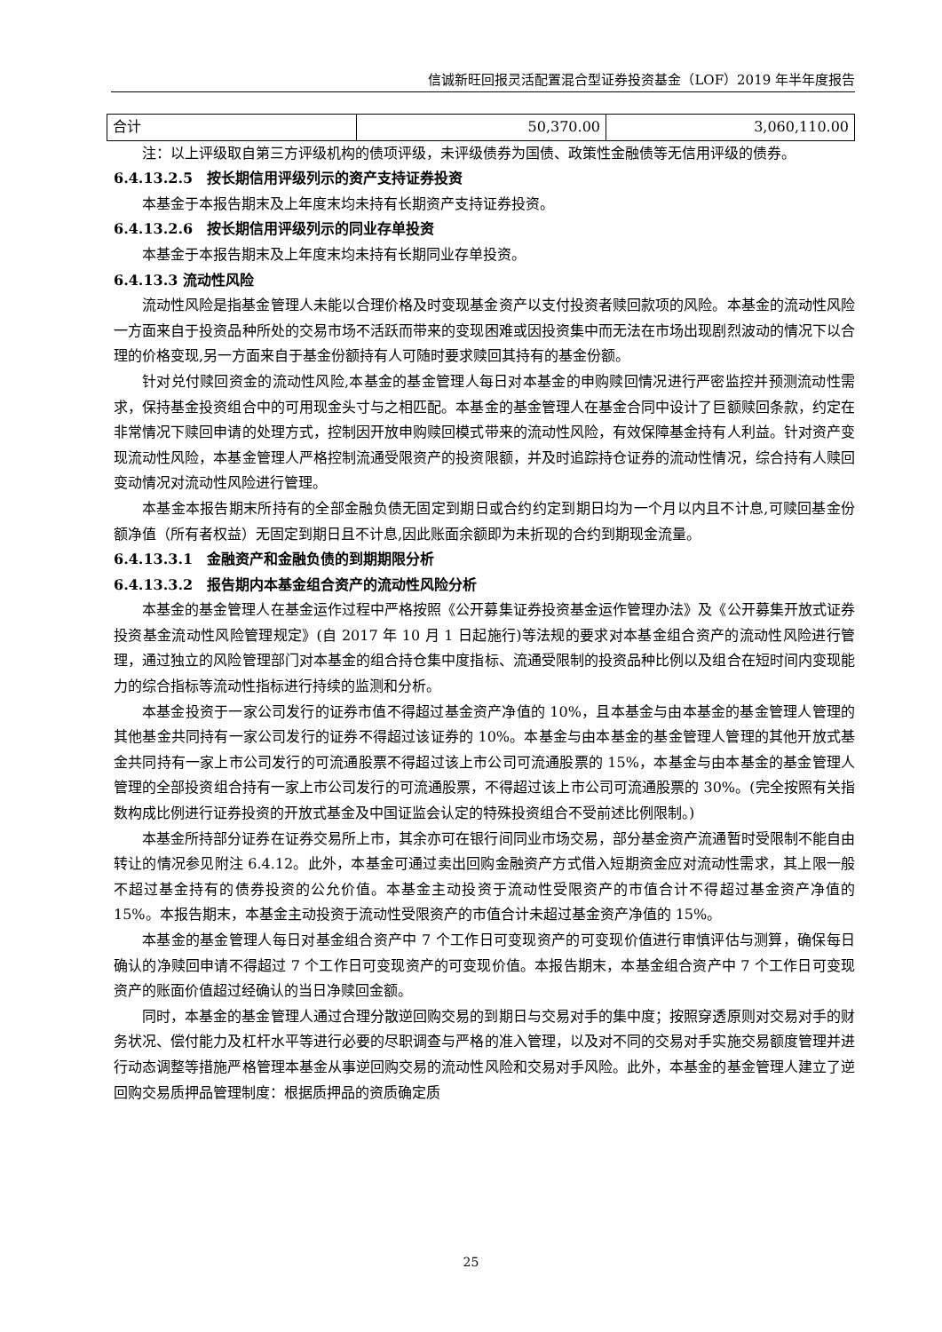信诚新旺回报灵活配置混合型证券投资基金（LOF）2019 年半年度报告
| 合计 | 50,370.00 | 3,060,110.00 |
注：以上评级取自第三方评级机构的债项评级，未评级债券为国债、政策性金融债等无信用评级的债券。
6.4.13.2.5　按长期信用评级列示的资产支持证券投资
本基金于本报告期末及上年度末均未持有长期资产支持证券投资。
6.4.13.2.6　按长期信用评级列示的同业存单投资
本基金于本报告期末及上年度末均未持有长期同业存单投资。
6.4.13.3 流动性风险
流动性风险是指基金管理人未能以合理价格及时变现基金资产以支付投资者赎回款项的风险。本基金的流动性风险一方面来自于投资品种所处的交易市场不活跃而带来的变现困难或因投资集中而无法在市场出现剧烈波动的情况下以合理的价格变现,另一方面来自于基金份额持有人可随时要求赎回其持有的基金份额。
针对兑付赎回资金的流动性风险,本基金的基金管理人每日对本基金的申购赎回情况进行严密监控并预测流动性需求，保持基金投资组合中的可用现金头寸与之相匹配。本基金的基金管理人在基金合同中设计了巨额赎回条款，约定在非常情况下赎回申请的处理方式，控制因开放申购赎回模式带来的流动性风险，有效保障基金持有人利益。针对资产变现流动性风险，本基金管理人严格控制流通受限资产的投资限额，并及时追踪持仓证券的流动性情况，综合持有人赎回变动情况对流动性风险进行管理。
本基金本报告期末所持有的全部金融负债无固定到期日或合约约定到期日均为一个月以内且不计息,可赎回基金份额净值（所有者权益）无固定到期日且不计息,因此账面余额即为未折现的合约到期现金流量。
6.4.13.3.1　金融资产和金融负债的到期期限分析
6.4.13.3.2　报告期内本基金组合资产的流动性风险分析
本基金的基金管理人在基金运作过程中严格按照《公开募集证券投资基金运作管理办法》及《公开募集开放式证券投资基金流动性风险管理规定》(自 2017 年 10 月 1 日起施行)等法规的要求对本基金组合资产的流动性风险进行管理，通过独立的风险管理部门对本基金的组合持仓集中度指标、流通受限制的投资品种比例以及组合在短时间内变现能力的综合指标等流动性指标进行持续的监测和分析。
本基金投资于一家公司发行的证券市值不得超过基金资产净值的 10%，且本基金与由本基金的基金管理人管理的其他基金共同持有一家公司发行的证券不得超过该证券的 10%。本基金与由本基金的基金管理人管理的其他开放式基金共同持有一家上市公司发行的可流通股票不得超过该上市公司可流通股票的 15%，本基金与由本基金的基金管理人管理的全部投资组合持有一家上市公司发行的可流通股票，不得超过该上市公司可流通股票的 30%。(完全按照有关指数构成比例进行证券投资的开放式基金及中国证监会认定的特殊投资组合不受前述比例限制。)
本基金所持部分证券在证券交易所上市，其余亦可在银行间同业市场交易，部分基金资产流通暂时受限制不能自由转让的情况参见附注 6.4.12。此外，本基金可通过卖出回购金融资产方式借入短期资金应对流动性需求，其上限一般不超过基金持有的债券投资的公允价值。本基金主动投资于流动性受限资产的市值合计不得超过基金资产净值的 15%。本报告期末，本基金主动投资于流动性受限资产的市值合计未超过基金资产净值的 15%。
本基金的基金管理人每日对基金组合资产中 7 个工作日可变现资产的可变现价值进行审慎评估与测算，确保每日确认的净赎回申请不得超过 7 个工作日可变现资产的可变现价值。本报告期末，本基金组合资产中 7 个工作日可变现资产的账面价值超过经确认的当日净赎回金额。
同时，本基金的基金管理人通过合理分散逆回购交易的到期日与交易对手的集中度；按照穿透原则对交易对手的财务状况、偿付能力及杠杆水平等进行必要的尽职调查与严格的准入管理，以及对不同的交易对手实施交易额度管理并进行动态调整等措施严格管理本基金从事逆回购交易的流动性风险和交易对手风险。此外，本基金的基金管理人建立了逆回购交易质押品管理制度：根据质押品的资质确定质
25